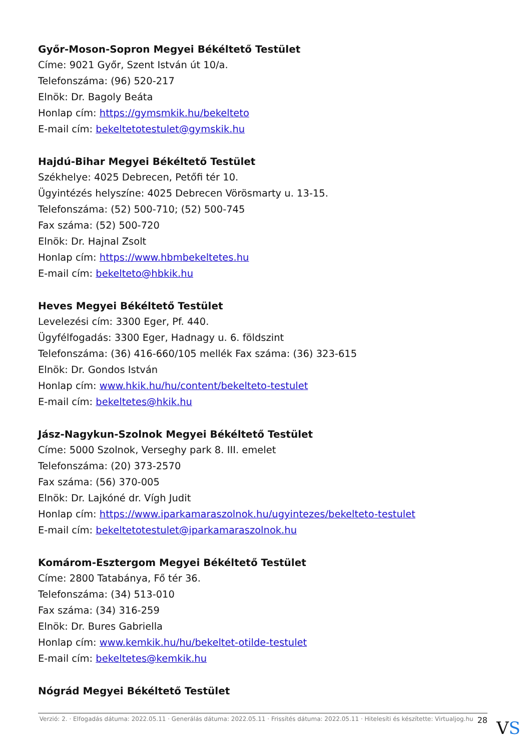Győr-Moson-Sopron Megyei Békéltető Testület
Címe: 9021 Győr, Szent István út 10/a.
Telefonszáma: (96) 520-217
Elnök: Dr. Bagoly Beáta
Honlap cím: https://gymsmkik.hu/bekelteto
E-mail cím: bekeltetotestulet@gymskik.hu
Hajdú-Bihar Megyei Békéltető Testület
Székhelye: 4025 Debrecen, Petőfi tér 10.
Ügyintézés helyszíne: 4025 Debrecen Vörösmarty u. 13-15.
Telefonszáma: (52) 500-710; (52) 500-745
Fax száma: (52) 500-720
Elnök: Dr. Hajnal Zsolt
Honlap cím: https://www.hbmbekeltetes.hu
E-mail cím: bekelteto@hbkik.hu
Heves Megyei Békéltető Testület
Levelezési cím: 3300 Eger, Pf. 440.
Ügyfélfogadás: 3300 Eger, Hadnagy u. 6. földszint
Telefonszáma: (36) 416-660/105 mellék Fax száma: (36) 323-615
Elnök: Dr. Gondos István
Honlap cím: www.hkik.hu/hu/content/bekelteto-testulet
E-mail cím: bekeltetes@hkik.hu
Jász-Nagykun-Szolnok Megyei Békéltető Testület
Címe: 5000 Szolnok, Verseghy park 8. III. emelet
Telefonszáma: (20) 373-2570
Fax száma: (56) 370-005
Elnök: Dr. Lajkóné dr. Vígh Judit
Honlap cím: https://www.iparkamaraszolnok.hu/ugyintezes/bekelteto-testulet
E-mail cím: bekeltetotestulet@iparkamaraszolnok.hu
Komárom-Esztergom Megyei Békéltető Testület
Címe: 2800 Tatabánya, Fő tér 36.
Telefonszáma: (34) 513-010
Fax száma: (34) 316-259
Elnök: Dr. Bures Gabriella
Honlap cím: www.kemkik.hu/hu/bekeltet-otilde-testulet
E-mail cím: bekeltetes@kemkik.hu
Nógrád Megyei Békéltető Testület
Verzió: 2. · Elfogadás dátuma: 2022.05.11 · Generálás dátuma: 2022.05.11 · Frissítés dátuma: 2022.05.11 · Hitelesíti és készítette: Virtualjog.hu 28
VS